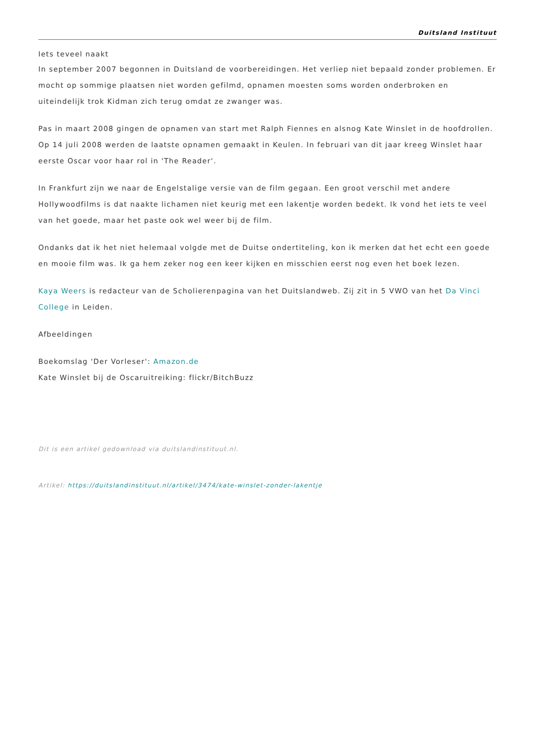Duitsland Instituut
Iets teveel naakt
In september 2007 begonnen in Duitsland de voorbereidingen. Het verliep niet bepaald zonder problemen. Er mocht op sommige plaatsen niet worden gefilmd, opnamen moesten soms worden onderbroken en uiteindelijk trok Kidman zich terug omdat ze zwanger was.
Pas in maart 2008 gingen de opnamen van start met Ralph Fiennes en alsnog Kate Winslet in de hoofdrollen. Op 14 juli 2008 werden de laatste opnamen gemaakt in Keulen. In februari van dit jaar kreeg Winslet haar eerste Oscar voor haar rol in 'The Reader'.
In Frankfurt zijn we naar de Engelstalige versie van de film gegaan. Een groot verschil met andere Hollywoodfilms is dat naakte lichamen niet keurig met een lakentje worden bedekt. Ik vond het iets te veel van het goede, maar het paste ook wel weer bij de film.
Ondanks dat ik het niet helemaal volgde met de Duitse ondertiteling, kon ik merken dat het echt een goede en mooie film was. Ik ga hem zeker nog een keer kijken en misschien eerst nog even het boek lezen.
Kaya Weers is redacteur van de Scholierenpagina van het Duitslandweb. Zij zit in 5 VWO van het Da Vinci College in Leiden.
Afbeeldingen
Boekomslag 'Der Vorleser': Amazon.de
Kate Winslet bij de Oscaruitreiking: flickr/BitchBuzz
Dit is een artikel gedownload via duitslandinstituut.nl.
Artikel: https://duitslandinstituut.nl/artikel/3474/kate-winslet-zonder-lakentje